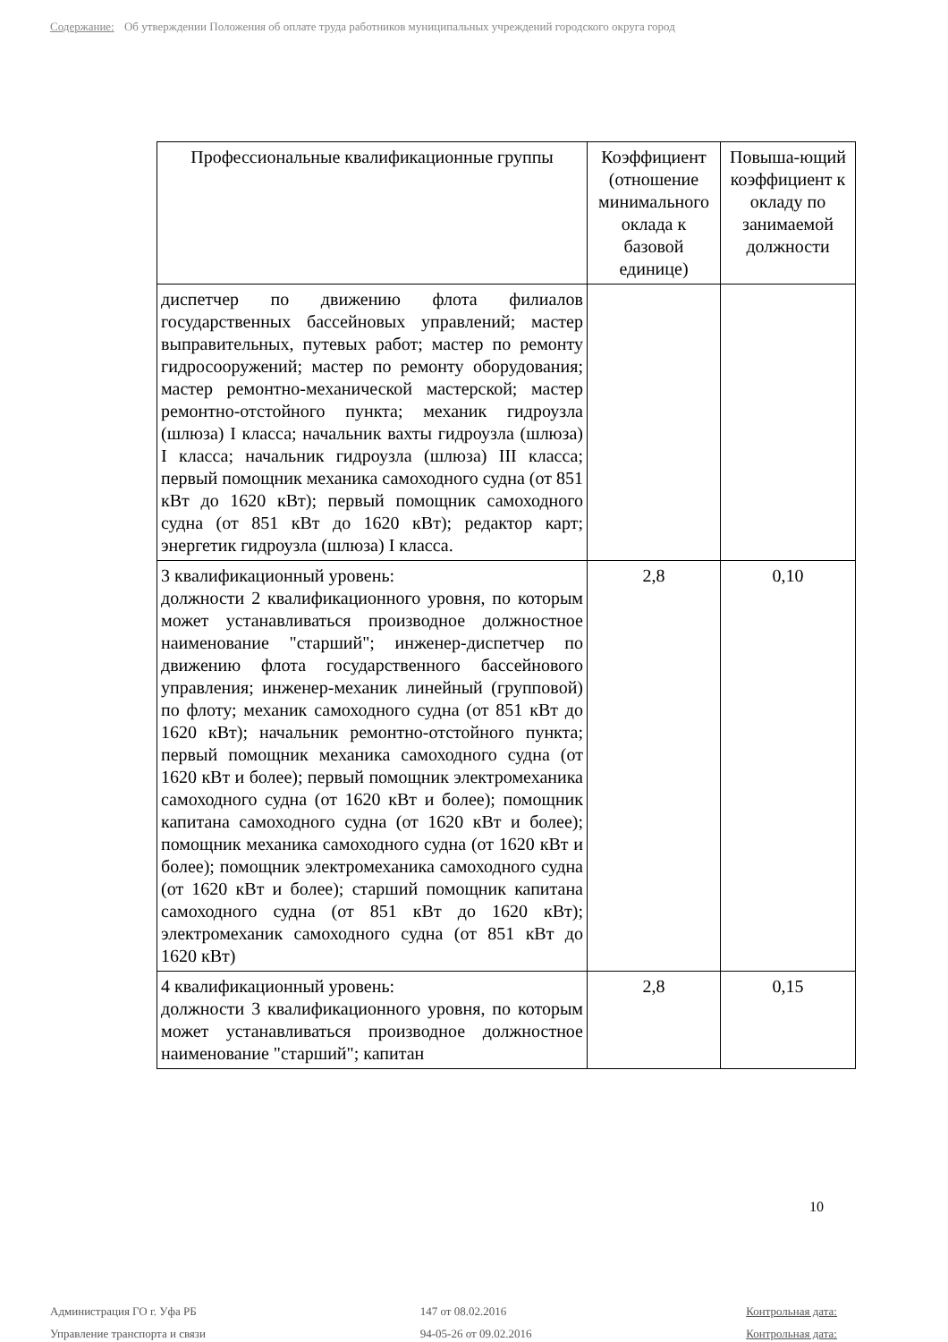Содержание: Об утверждении Положения об оплате труда работников муниципальных учреждений городского округа город
| Профессиональные квалификационные группы | Коэффициент (отношение минимального оклада к базовой единице) | Повыша-ющий коэффициент к окладу по занимаемой должности |
| --- | --- | --- |
| диспетчер по движению флота филиалов государственных бассейновых управлений; мастер выправительных, путевых работ; мастер по ремонту гидросооружений; мастер по ремонту оборудования; мастер ремонтно-механической мастерской; мастер ремонтно-отстойного пункта; механик гидроузла (шлюза) I класса; начальник вахты гидроузла (шлюза) I класса; начальник гидроузла (шлюза) III класса; первый помощник механика самоходного судна (от 851 кВт до 1620 кВт); первый помощник самоходного судна (от 851 кВт до 1620 кВт); редактор карт; энергетик гидроузла (шлюза) I класса. | | |
| 3 квалификационный уровень: должности 2 квалификационного уровня, по которым может устанавливаться производное должностное наименование "старший"; инженер-диспетчер по движению флота государственного бассейнового управления; инженер-механик линейный (групповой) по флоту; механик самоходного судна (от 851 кВт до 1620 кВт); начальник ремонтно-отстойного пункта; первый помощник механика самоходного судна (от 1620 кВт и более); первый помощник электромеханика самоходного судна (от 1620 кВт и более); помощник капитана самоходного судна (от 1620 кВт и более); помощник механика самоходного судна (от 1620 кВт и более); помощник электромеханика самоходного судна (от 1620 кВт и более); старший помощник капитана самоходного судна (от 851 кВт до 1620 кВт); электромеханик самоходного судна (от 851 кВт до 1620 кВт) | 2,8 | 0,10 |
| 4 квалификационный уровень: должности 3 квалификационного уровня, по которым может устанавливаться производное должностное наименование "старший"; капитан | 2,8 | 0,15 |
10
Администрация ГО г. Уфа РБ
Управление транспорта и связи
147 от 08.02.2016
94-05-26 от 09.02.2016
Контрольная дата:
Контрольная дата: